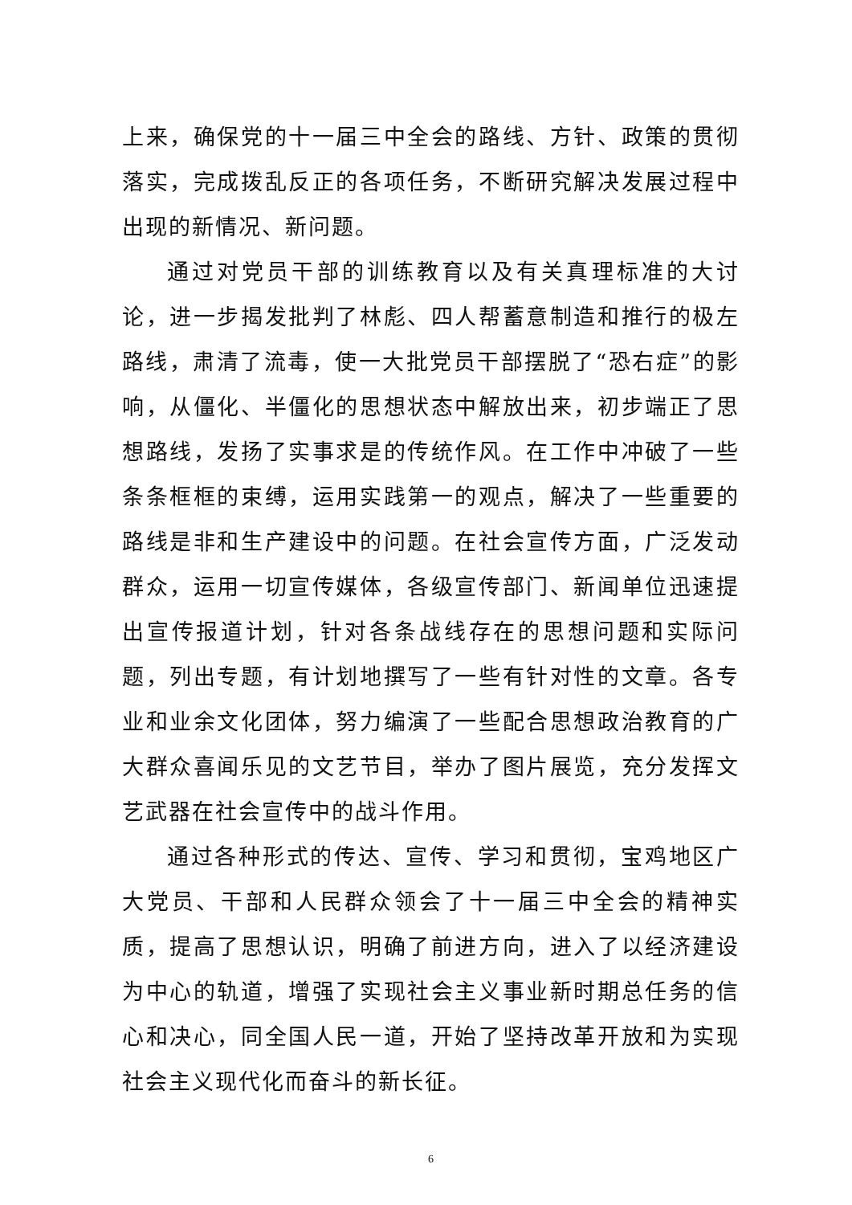上来，确保党的十一届三中全会的路线、方针、政策的贯彻落实，完成拨乱反正的各项任务，不断研究解决发展过程中出现的新情况、新问题。
通过对党员干部的训练教育以及有关真理标准的大讨论，进一步揭发批判了林彪、四人帮蓄意制造和推行的极左路线，肃清了流毒，使一大批党员干部摆脱了“恐右症”的影响，从僵化、半僵化的思想状态中解放出来，初步端正了思想路线，发扬了实事求是的传统作风。在工作中冲破了一些条条框框的束缚，运用实践第一的观点，解决了一些重要的路线是非和生产建设中的问题。在社会宣传方面，广泛发动群众，运用一切宣传媒体，各级宣传部门、新闻单位迅速提出宣传报道计划，针对各条战线存在的思想问题和实际问题，列出专题，有计划地撰写了一些有针对性的文章。各专业和业余文化团体，努力编演了一些配合思想政治教育的广大群众喜闻乐见的文艺节目，举办了图片展览，充分发挥文艺武器在社会宣传中的战斗作用。
通过各种形式的传达、宣传、学习和贯彻，宝鸡地区广大党员、干部和人民群众领会了十一届三中全会的精神实质，提高了思想认识，明确了前进方向，进入了以经济建设为中心的轨道，增强了实现社会主义事业新时期总任务的信心和决心，同全国人民一道，开始了坚持改革开放和为实现社会主义现代化而奋斗的新长征。
6